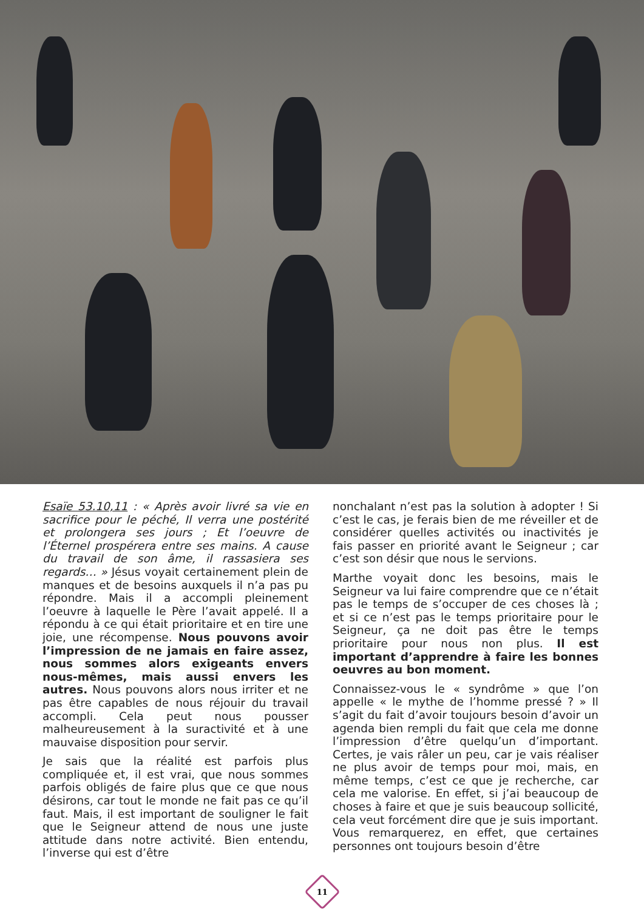Esaïe 53.10,11 : « Après avoir livré sa vie en sacrifice pour le péché, Il verra une postérité et prolongera ses jours ; Et l’oeuvre de l’Éternel prospérera entre ses mains. A cause du travail de son âme, il rassasiera ses regards… » Jésus voyait certainement plein de manques et de besoins auxquels il n’a pas pu répondre. Mais il a accompli pleinement l’oeuvre à laquelle le Père l’avait appelé. Il a répondu à ce qui était prioritaire et en tire une joie, une récompense. Nous pouvons avoir l’impression de ne jamais en faire assez, nous sommes alors exigeants envers nous-mêmes, mais aussi envers les autres. Nous pouvons alors nous irriter et ne pas être capables de nous réjouir du travail accompli. Cela peut nous pousser malheureusement à la suractivité et à une mauvaise disposition pour servir.
Je sais que la réalité est parfois plus compliquée et, il est vrai, que nous sommes parfois obligés de faire plus que ce que nous désirons, car tout le monde ne fait pas ce qu’il faut. Mais, il est important de souligner le fait que le Seigneur attend de nous une juste attitude dans notre activité. Bien entendu, l’inverse qui est d’être
nonchalant n’est pas la solution à adopter ! Si c’est le cas, je ferais bien de me réveiller et de considérer quelles activités ou inactivités je fais passer en priorité avant le Seigneur ; car c’est son désir que nous le servions.
Marthe voyait donc les besoins, mais le Seigneur va lui faire comprendre que ce n’était pas le temps de s’occuper de ces choses là ; et si ce n’est pas le temps prioritaire pour le Seigneur, ça ne doit pas être le temps prioritaire pour nous non plus. Il est important d’apprendre à faire les bonnes oeuvres au bon moment.
Connaissez-vous le « syndrôme » que l’on appelle « le mythe de l’homme pressé ? » Il s’agit du fait d’avoir toujours besoin d’avoir un agenda bien rempli du fait que cela me donne l’impression d’être quelqu’un d’important. Certes, je vais râler un peu, car je vais réaliser ne plus avoir de temps pour moi, mais, en même temps, c’est ce que je recherche, car cela me valorise. En effet, si j’ai beaucoup de choses à faire et que je suis beaucoup sollicité, cela veut forcément dire que je suis important. Vous remarquerez, en effet, que certaines personnes ont toujours besoin d’être
11